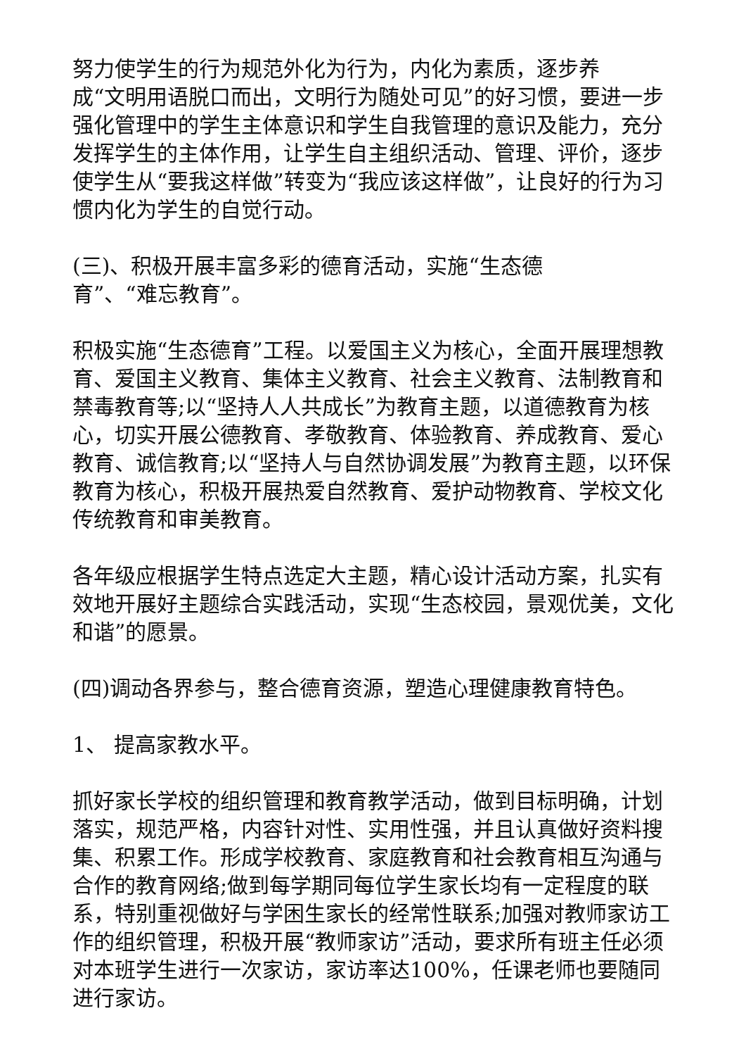努力使学生的行为规范外化为行为，内化为素质，逐步养
成“文明用语脱口而出，文明行为随处可见”的好习惯，要进一步强化管理中的学生主体意识和学生自我管理的意识及能力，充分发挥学生的主体作用，让学生自主组织活动、管理、评价，逐步使学生从“要我这样做”转变为“我应该这样做”，让良好的行为习惯内化为学生的自觉行动。
(三)、积极开展丰富多彩的德育活动，实施“生态德
育”、“难忘教育”。
积极实施“生态德育”工程。以爱国主义为核心，全面开展理想教育、爱国主义教育、集体主义教育、社会主义教育、法制教育和禁毒教育等;以“坚持人人共成长”为教育主题，以道德教育为核心，切实开展公德教育、孝敬教育、体验教育、养成教育、爱心教育、诚信教育;以“坚持人与自然协调发展”为教育主题，以环保教育为核心，积极开展热爱自然教育、爱护动物教育、学校文化传统教育和审美教育。
各年级应根据学生特点选定大主题，精心设计活动方案，扎实有效地开展好主题综合实践活动，实现“生态校园，景观优美，文化和谐”的愿景。
(四)调动各界参与，整合德育资源，塑造心理健康教育特色。
1、 提高家教水平。
抓好家长学校的组织管理和教育教学活动，做到目标明确，计划落实，规范严格，内容针对性、实用性强，并且认真做好资料搜集、积累工作。形成学校教育、家庭教育和社会教育相互沟通与合作的教育网络;做到每学期同每位学生家长均有一定程度的联系，特别重视做好与学困生家长的经常性联系;加强对教师家访工作的组织管理，积极开展“教师家访”活动，要求所有班主任必须对本班学生进行一次家访，家访率达100%，任课老师也要随同进行家访。